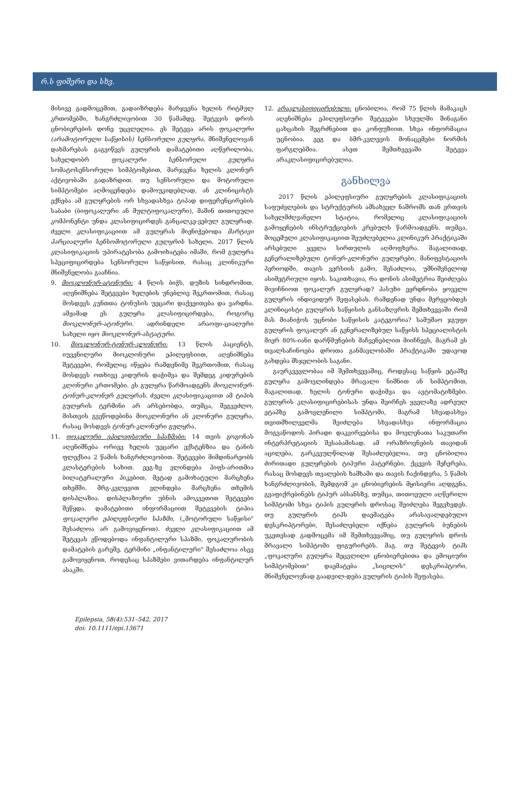რ.ს ფიშერი და სხვ.
მისივე გადმოცემით, გადაიზრდება მარჯვენა ხელის რიტმულ კრთომებში, ხანგრძლივობით 30 წამამდე. შეტევის დროს ცნობიერების დონე უცვლელია. ეს შეტევა არის ფოკალური (არამოტორული საწყისის) სენსორული გულყრა. მნიშვნელოვან დახმარებას გაგვიწევს გულყრის დამატებითი აღწერილობა, სახელდობრ ფოკალური სენსორული გულყრა სომატოსენსორული სიმპტომებით, მარჯვენა ხელის კლონურ აქტივობაში გადაზრდით. თუ სენსორული და მოტორული სიმპტომები აღმოცენდება დამოუკიდებლად, ან კლინიცისტს ექნება ამ გულყრების ორ სხვადასხვა ტიპად დიფერენცირების საბაბი (ბიფოკალური ან მულტიფოკალური), მაშინ თითოეული კომპონენტი უნდა კლასიფიცირდეს განცალკე-ვებულ გულყრად. ძველი კლასიფიკაციით ამ გულყრას მიენიჭებოდა მარტივი პარციალური სენსომოტორული გულყრის სახელი. 2017 წლის კლასიფიკაციის უპირატესობა გამოიხატება იმაში, რომ გულყრა სპეციფიცირდება სენსორული საწყისით, რასაც კლინიკური მნიშვნელობა გააჩნია.
9. მიოკლონურ-ატონური: 4 წლის ბიჭს, დუზის სინდრომით, აღენიშნება შეტევები ხელების უნებლიე შეკრთომით, რასაც მოსდევს კუნთთა ტონუსის უეცარი დაქვეითება და ვარდნა. ამჟამად ეს გულყრა კლასიფიცირდება, როგორც მიოკლონურ-ატონური. ადრინდელი არაოფი-ციალური სახელი იყო მიოკლონურ-ასტატური.
10. მიოკლონურ-ტონურ-კლონური: 13 წლის პაციენტს, იუვენილური მიოკლონური ეპილეფსიით, აღენიშნება შეტევები, რომელიც იწყება რამდენიმე შეკრთომით, რასაც მოსდევს ოთხივე კიდურის დაჭიმვა და შემდეგ კიდურების კლონური კრთომები. ეს გულყრა წარმოადგენს მიოკლონურ-ტონურ-კლონურ გულყრას. ძველი კლასიფიკაციით ამ ტიპის გულყრის ტერმინი არ არსებობდა, თუმცა, შეგვეძლო, მისთვის გვეწოდებინა მიოკლონური ან კლონური გულყრა, რასაც მოსდევს ტონურ-კლონური გულყრა.
11. ფოკალური ეპილეფსიური სპაზმები: 14 თვის გოგონას აღენიშნება ორივე ხელის უეცარი ექსტენზია და ტანის ფლექსია 2 წამის ხანგრძლივობით. შეტევები მიმდინარეობს კლასტერების სახით. ეეგ-ზე ვლინდება ჰიფს-არითმია ბილატერალური პიკებით, მეტად გამოხატული მარცხენა თხემში. მრგ-კვლევით ვლინდება მარცხენა თხემის დისპლაზია. დისპლაზიური უბნის ამოკვეთით შეტევები შეწყდა. დამატებითი ინფორმაციით შეტევების ტიპია ფოკალური ეპილეფსიური სპაზმი, („მოტორული საწყისი" შესაძლოა არ გამოვიყენოთ). ძველი კლასიფიკაციით ამ შეტევას ეწოდებოდა ინფანტილური სპაზმი, ფოკალურობის დამატების გარეშე. ტერმინი „ინფანტილური" შესაძლოა ისევ გამოვიყენოთ, როდესაც სპაზმები ვითარდება ინფანტილურ ასაკში.
12. არაკლასიფიცირებული: ცნობილია, რომ 75 წლის მამაკაცს აღენიშნება ეპილეფსიური შეტევები სხეულში შინაგანი ცახცახის შეგრძნებით და კონფუზიით. სხვა ინფორმაცია უცნობია. ეეგ და ბმრ-კვლევის მონაცემები ნორმის ფარგლებშია. ასეთ შემთხვევაში შეტევა არაკლასიფიცირებულია.
განხილვა
2017 წლის ეპილეფსიური გულყრების კლასიფიკაციის საფუძვლების და სტრუქტურის ამსახველ ნაშრომს თან ერთვის სახელმძღვანელო სტატია, რომელიც კლასიფიკაციის გამოყენების ინსტრუქციების კრებულს წარმოადგენს. თუმცა, მოცემული კლასიფიკაციით შეუძლებელია კლინიკურ პრაქტიკაში არსებული ყველა სირთულის აღმოფხვრა. მაგალითად, გენერალიზებული ტონურ-კლონური გულყრები, მანიფესტაციის პერიოდში, თავის ვერსიის გამო, შესაძლოა, უმნიშვნელოდ ასიმეტრიული იყოს. საკითხავია, რა დონის ასიმეტრია შეიძლება მივიჩნიოთ ფოკალურ გულყრად? პასუხი ეყრდნობა ყოველი გულყრის ინდივიდურ შეფასებას. რამდენად უნდა მერყეობდეს კლინიცისტი გულყრის საწყისის განსაზღვრის შემთხვევაში რომ მას მიანიჭოს უცნობი საწყისის კატეგორია? სამუშაო ჯგუფი გულყრის ფოკალურ ან გენერალიზებულ საწყისს სპეციალისტის მიერ 80%-იანი დარწმუნების მაჩვენებლით მიიჩნევს, მაგრამ ეს თვალსაჩინოება დროთა განმავლობაში პრაქტიკაში უდავოდ გახდება მსჯელობის საგანი.
გაურკვევლობაა იმ შემთხვევაშიც, როდესაც საწყის ეტაპზე გულყრა გამოვლინდება მრავალი ნიშნით ან სიმპტომით, მაგალითად, ხელის ტონური დაჭიმვა და ავტომატიზმები. გულყრის კლასიფიცირებისას უნდა შეირჩეს ყველაზე ადრეულ ეტაპზე გამოვლენილი სიმპტომი, მაგრამ სხვადასხვა თვითმხილველმა შეიძლება სხვადასხვა ინფორმაცია მოგვაწოდოს პირადი დაკვირვებისა და მოვლენათა საკუთარი ინტერპრეტაციის შესაბამისად. ამ ორაზროვნების თავიდან აცილება, გარკვეულწილად შესაძლებელია, თუ ცნობილია ძირითადი გულყრების ტიპური პატერნები. ქცევის შეჩერება, რასაც მოსდევს თვალების ხამხამი და თავის ჩაქინდვრა, 5 წამის ხანგრძლივობის, შემდგომ კი ცნობიერების მყისიერი აღდგენა, გვაფიქრებინებს ტიპურ აბსანსზე, თუმცა, თითოეული აღწერილი სიმპტომი სხვა ტიპის გულყრის დროსაც შეიძლება შეგვხვდეს. თუ გულყრის ტიპს დაემატება არასავალდებულო დესკრიპტორები, შესაძლებელი იქნება გულყრის ბუნების უკეთესად გადმოცემა იმ შემთხვევაშიც, თუ გულყრის დროს მრავალი სიმპტომი ფიგურირებს. მაგ. თუ შეტევის ტიპს „ფოკალური გულყრა შეცვლილი ცნობიერებითა და ემოციური სიმპტომებით" დაემატება „სიცილის" დესკრიპტორი, მნიშვნელოვნად გაადვილ-დება გულყრის ტიპის შეფასება.
Epilepsia, 58(4):531–542, 2017
doi: 10.1111/epi.13671